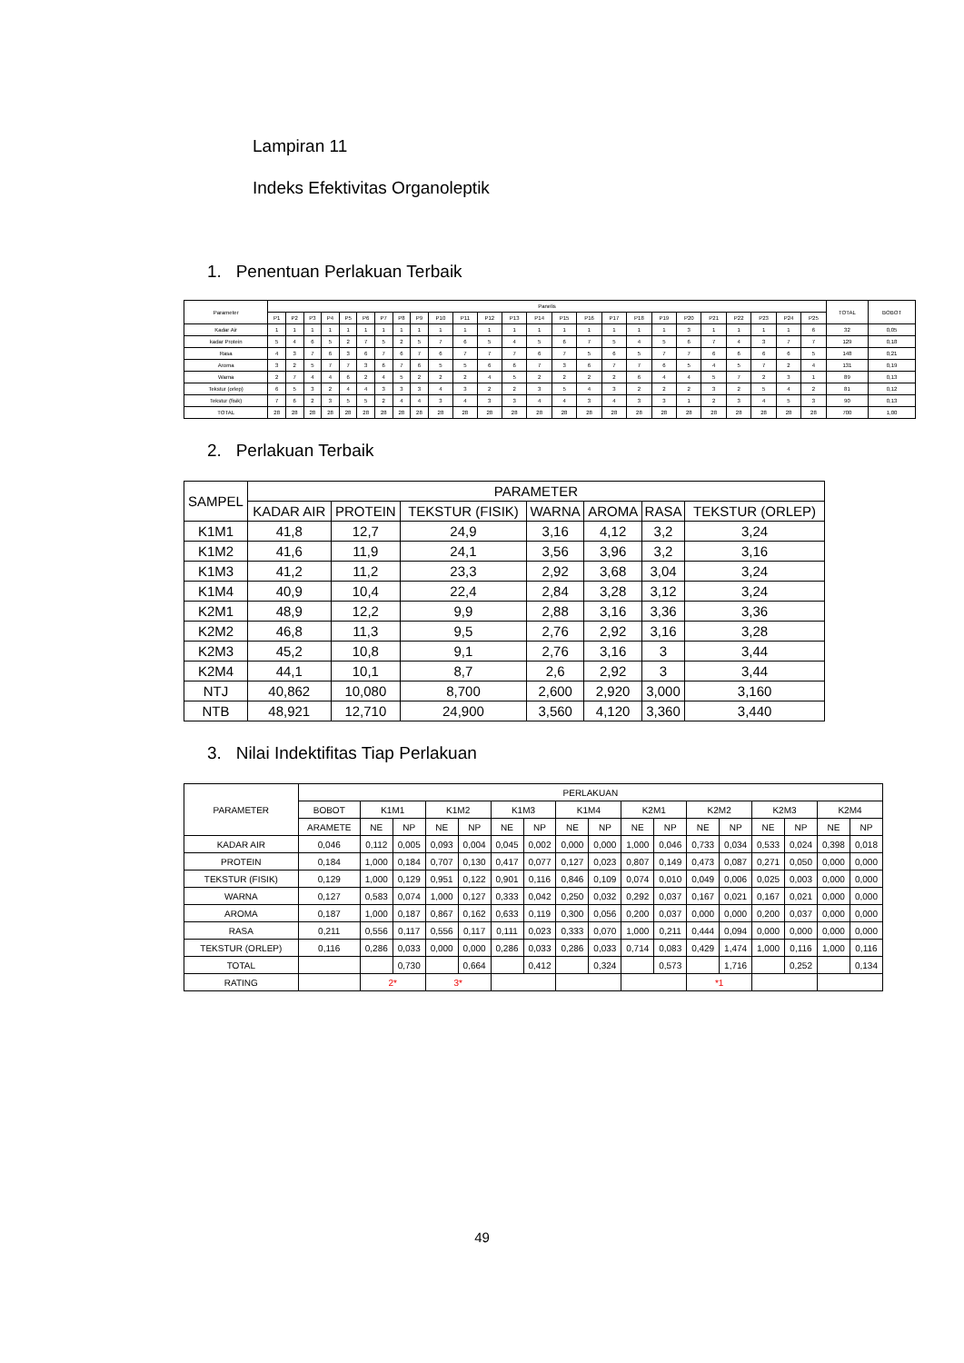Lampiran 11
Indeks Efektivitas Organoleptik
1. Penentuan Perlakuan Terbaik
| Parameter | Panelis | | | | | | | | | | | | | | | | | | | | | | | | | TOTAL | BOBOT |
| --- | --- | --- | --- | --- | --- | --- | --- | --- | --- | --- | --- | --- | --- | --- | --- | --- | --- | --- | --- | --- | --- | --- | --- | --- | --- | --- | --- |
| | P1 | P2 | P3 | P4 | P5 | P6 | P7 | P8 | P9 | P10 | P11 | P12 | P13 | P14 | P15 | P16 | P17 | P18 | P19 | P20 | P21 | P22 | P23 | P24 | P25 | | |
| Kadar Air | 1 | 1 | 1 | 1 | 1 | 1 | 1 | 1 | 1 | 1 | 1 | 1 | 1 | 1 | 1 | 1 | 1 | 1 | 1 | 3 | 1 | 1 | 1 | 1 | 6 | 32 | 0,05 |
| kadar Protein | 5 | 4 | 6 | 5 | 2 | 7 | 5 | 2 | 5 | 7 | 6 | 5 | 4 | 5 | 6 | 7 | 5 | 4 | 5 | 6 | 7 | 4 | 3 | 7 | 7 | 129 | 0,18 |
| Rasa | 4 | 3 | 7 | 6 | 3 | 6 | 7 | 6 | 7 | 6 | 7 | 7 | 7 | 6 | 7 | 5 | 6 | 5 | 7 | 7 | 6 | 6 | 6 | 6 | 5 | 148 | 0,21 |
| Aroma | 3 | 2 | 5 | 7 | 7 | 3 | 6 | 7 | 6 | 5 | 5 | 6 | 6 | 7 | 3 | 6 | 7 | 7 | 6 | 5 | 4 | 5 | 7 | 2 | 4 | 131 | 0,19 |
| Warna | 2 | 7 | 4 | 4 | 6 | 2 | 4 | 5 | 2 | 2 | 2 | 4 | 5 | 2 | 2 | 2 | 2 | 6 | 4 | 4 | 5 | 7 | 2 | 3 | 1 | 89 | 0,13 |
| Tekstur (orlep) | 6 | 5 | 3 | 2 | 4 | 4 | 3 | 3 | 3 | 4 | 3 | 2 | 2 | 3 | 5 | 4 | 3 | 2 | 2 | 2 | 3 | 2 | 5 | 4 | 2 | 81 | 0,12 |
| Tekstur (fisik) | 7 | 6 | 2 | 3 | 5 | 5 | 2 | 4 | 4 | 3 | 4 | 3 | 3 | 4 | 4 | 3 | 4 | 3 | 3 | 1 | 2 | 3 | 4 | 5 | 3 | 90 | 0,13 |
| TOTAL | 28 | 28 | 28 | 28 | 28 | 28 | 28 | 28 | 28 | 28 | 28 | 28 | 28 | 28 | 28 | 28 | 28 | 28 | 28 | 28 | 28 | 28 | 28 | 28 | 28 | 700 | 1,00 |
2. Perlakuan Terbaik
| SAMPEL | PARAMETER | | | | | | |
| --- | --- | --- | --- | --- | --- | --- | --- |
| | KADAR AIR | PROTEIN | TEKSTUR (FISIK) | WARNA | AROMA | RASA | TEKSTUR (ORLEP) |
| K1M1 | 41,8 | 12,7 | 24,9 | 3,16 | 4,12 | 3,2 | 3,24 |
| K1M2 | 41,6 | 11,9 | 24,1 | 3,56 | 3,96 | 3,2 | 3,16 |
| K1M3 | 41,2 | 11,2 | 23,3 | 2,92 | 3,68 | 3,04 | 3,24 |
| K1M4 | 40,9 | 10,4 | 22,4 | 2,84 | 3,28 | 3,12 | 3,24 |
| K2M1 | 48,9 | 12,2 | 9,9 | 2,88 | 3,16 | 3,36 | 3,36 |
| K2M2 | 46,8 | 11,3 | 9,5 | 2,76 | 2,92 | 3,16 | 3,28 |
| K2M3 | 45,2 | 10,8 | 9,1 | 2,76 | 3,16 | 3 | 3,44 |
| K2M4 | 44,1 | 10,1 | 8,7 | 2,6 | 2,92 | 3 | 3,44 |
| NTJ | 40,862 | 10,080 | 8,700 | 2,600 | 2,920 | 3,000 | 3,160 |
| NTB | 48,921 | 12,710 | 24,900 | 3,560 | 4,120 | 3,360 | 3,440 |
3. Nilai Indektifitas Tiap Perlakuan
| PARAMETER | PERLAKUAN | | | | | | | | | | | | | | | | |
| --- | --- | --- | --- | --- | --- | --- | --- | --- | --- | --- | --- | --- | --- | --- | --- | --- | --- |
| | BOBOT | K1M1 | | K1M2 | | K1M3 | | K1M4 | | K2M1 | | K2M2 | | K2M3 | | K2M4 | |
| | ARAMETE | NE | NP | NE | NP | NE | NP | NE | NP | NE | NP | NE | NP | NE | NP | NE | NP |
| KADAR AIR | 0,046 | 0,112 | 0,005 | 0,093 | 0,004 | 0,045 | 0,002 | 0,000 | 0,000 | 1,000 | 0,046 | 0,733 | 0,034 | 0,533 | 0,024 | 0,398 | 0,018 |
| PROTEIN | 0,184 | 1,000 | 0,184 | 0,707 | 0,130 | 0,417 | 0,077 | 0,127 | 0,023 | 0,807 | 0,149 | 0,473 | 0,087 | 0,271 | 0,050 | 0,000 | 0,000 |
| TEKSTUR (FISIK) | 0,129 | 1,000 | 0,129 | 0,951 | 0,122 | 0,901 | 0,116 | 0,846 | 0,109 | 0,074 | 0,010 | 0,049 | 0,006 | 0,025 | 0,003 | 0,000 | 0,000 |
| WARNA | 0,127 | 0,583 | 0,074 | 1,000 | 0,127 | 0,333 | 0,042 | 0,250 | 0,032 | 0,292 | 0,037 | 0,167 | 0,021 | 0,167 | 0,021 | 0,000 | 0,000 |
| AROMA | 0,187 | 1,000 | 0,187 | 0,867 | 0,162 | 0,633 | 0,119 | 0,300 | 0,056 | 0,200 | 0,037 | 0,000 | 0,000 | 0,200 | 0,037 | 0,000 | 0,000 |
| RASA | 0,211 | 0,556 | 0,117 | 0,556 | 0,117 | 0,111 | 0,023 | 0,333 | 0,070 | 1,000 | 0,211 | 0,444 | 0,094 | 0,000 | 0,000 | 0,000 | 0,000 |
| TEKSTUR (ORLEP) | 0,116 | 0,286 | 0,033 | 0,000 | 0,000 | 0,286 | 0,033 | 0,286 | 0,033 | 0,714 | 0,083 | 0,429 | 1,474 | 1,000 | 0,116 | 1,000 | 0,116 |
| TOTAL | | | 0,730 | | 0,664 | | 0,412 | | 0,324 | | 0,573 | | 1,716 | | 0,252 | | 0,134 |
| RATING | | 2* | | 3* | | | | | | | | *1 | | | | | |
49